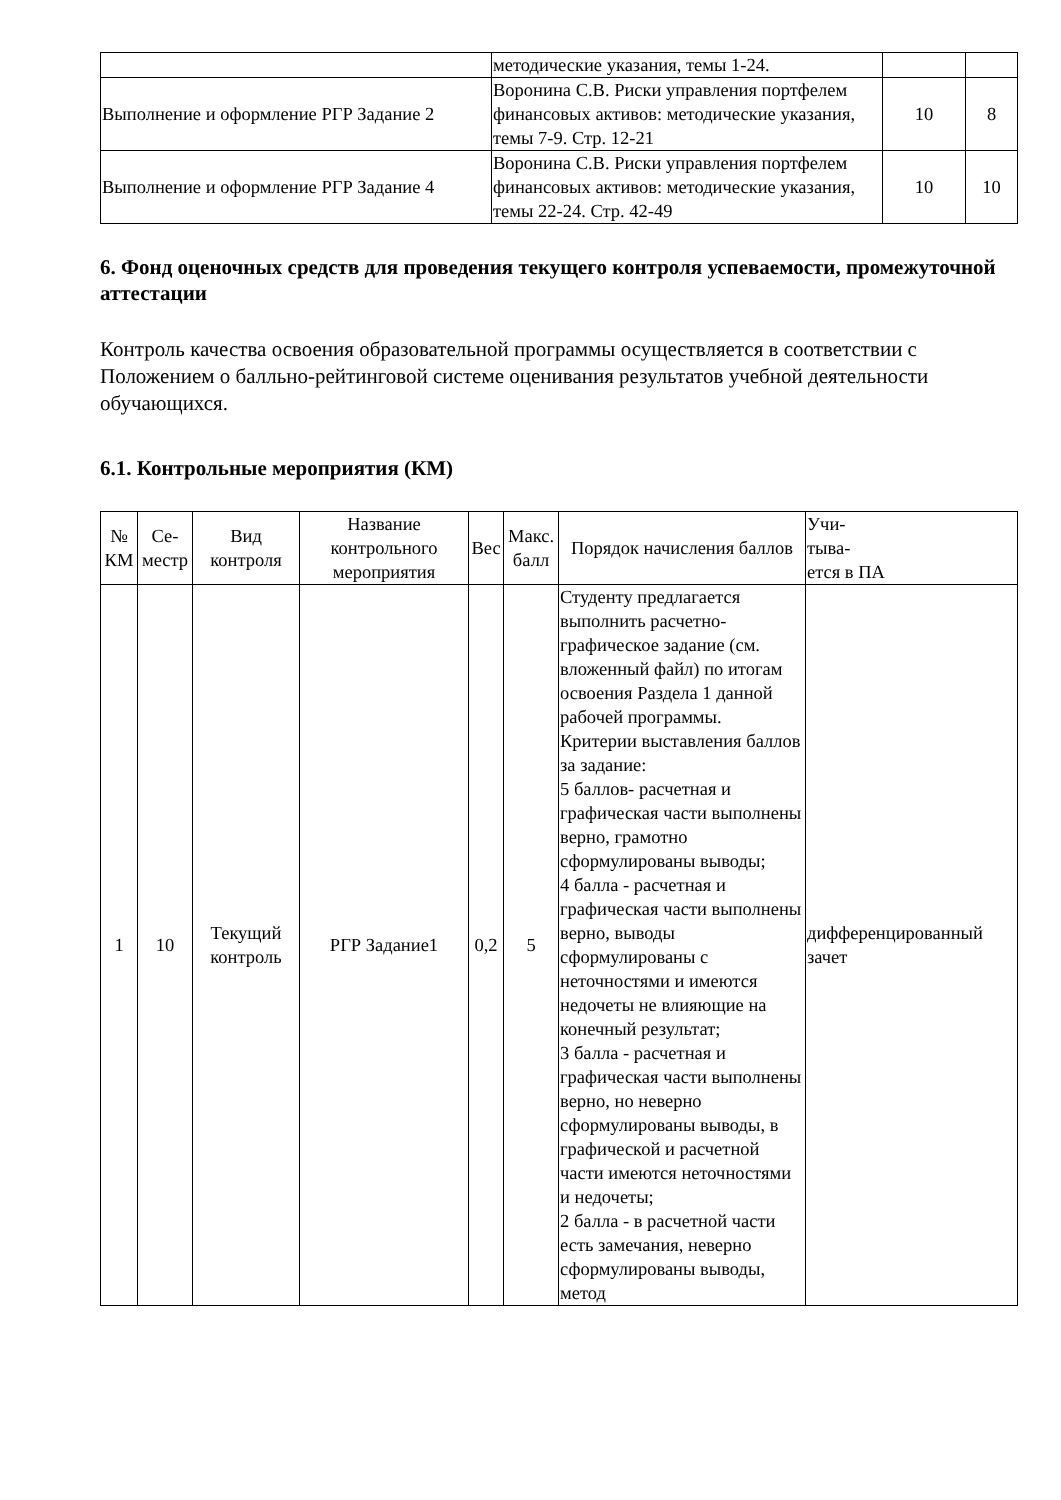| | методические указания, темы 1-24. | | |
| Выполнение и оформление РГР Задание 2 | Воронина С.В. Риски управления портфелем финансовых активов: методические указания, темы 7-9. Стр. 12-21 | 10 | 8 |
| Выполнение и оформление РГР Задание 4 | Воронина С.В. Риски управления портфелем финансовых активов: методические указания, темы 22-24. Стр. 42-49 | 10 | 10 |
6. Фонд оценочных средств для проведения текущего контроля успеваемости, промежуточной аттестации
Контроль качества освоения образовательной программы осуществляется в соответствии с Положением о балльно-рейтинговой системе оценивания результатов учебной деятельности обучающихся.
6.1. Контрольные мероприятия (КМ)
| № КМ | Се-местр | Вид контроля | Название контрольного мероприятия | Вес | Макс. балл | Порядок начисления баллов | Учи- тыва- ется в ПА |
| --- | --- | --- | --- | --- | --- | --- | --- |
| 1 | 10 | Текущий контроль | РГР Задание1 | 0,2 | 5 | Студенту предлагается выполнить расчетно-графическое задание (см. вложенный файл) по итогам освоения Раздела 1 данной рабочей программы. Критерии выставления баллов за задание: 5 баллов- расчетная и графическая части выполнены верно, грамотно сформулированы выводы; 4 балла - расчетная и графическая части выполнены верно, выводы сформулированы с неточностями и имеются недочеты не влияющие на конечный результат; 3 балла - расчетная и графическая части выполнены верно, но неверно сформулированы выводы, в графической и расчетной части имеются неточностями и недочеты; 2 балла - в расчетной части есть замечания, неверно сформулированы выводы, метод | дифференцированный зачет |